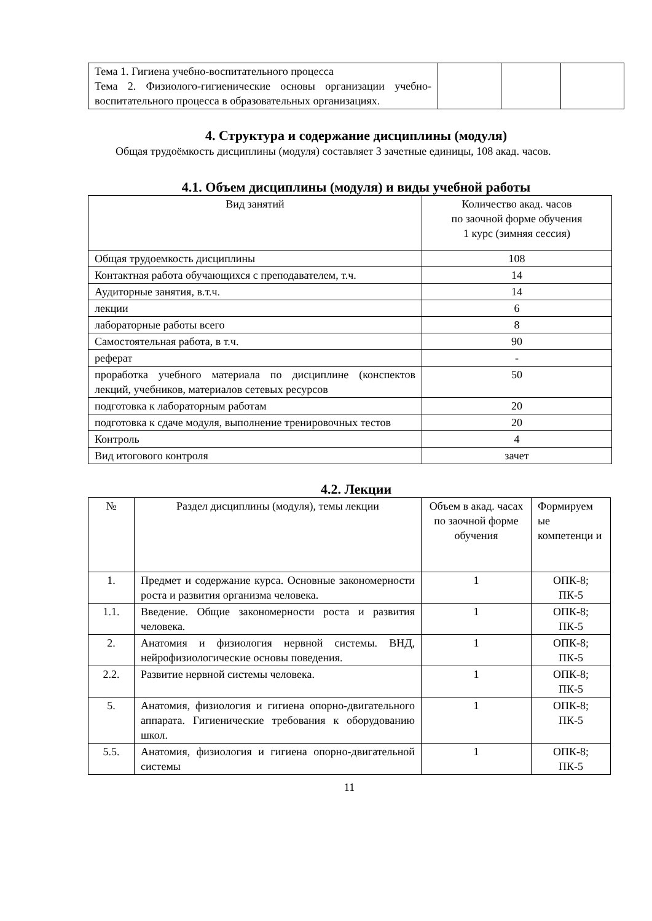| Тема 1. Гигиена учебно-воспитательного процесса Тема 2. Физиолого-гигиенические основы организации учебно-воспитательного процесса в образовательных организациях. | | | |
4. Структура и содержание дисциплины (модуля)
Общая трудоёмкость дисциплины (модуля) составляет 3 зачетные единицы, 108 акад. часов.
4.1. Объем дисциплины (модуля) и виды учебной работы
| Вид занятий | Количество акад. часов по заочной форме обучения 1 курс (зимняя сессия) |
| --- | --- |
| Общая трудоемкость дисциплины | 108 |
| Контактная работа обучающихся с преподавателем, т.ч. | 14 |
| Аудиторные занятия, в.т.ч. | 14 |
| лекции | 6 |
| лабораторные работы всего | 8 |
| Самостоятельная работа, в т.ч. | 90 |
| реферат | - |
| проработка учебного материала по дисциплине (конспектов лекций, учебников, материалов сетевых ресурсов | 50 |
| подготовка к лабораторным работам | 20 |
| подготовка к сдаче модуля, выполнение тренировочных тестов | 20 |
| Контроль | 4 |
| Вид итогового контроля | зачет |
4.2. Лекции
| № | Раздел дисциплины (модуля), темы лекции | Объем в акад. часах по заочной форме обучения | Формируем ые компетенци и |
| --- | --- | --- | --- |
| 1. | Предмет и содержание курса. Основные закономерности роста и развития организма человека. | 1 | ОПК-8; ПК-5 |
| 1.1. | Введение. Общие закономерности роста и развития человека. | 1 | ОПК-8; ПК-5 |
| 2. | Анатомия и физиология нервной системы. ВНД, нейрофизиологические основы поведения. | 1 | ОПК-8; ПК-5 |
| 2.2. | Развитие нервной системы человека. | 1 | ОПК-8; ПК-5 |
| 5. | Анатомия, физиология и гигиена опорно-двигательного аппарата. Гигиенические требования к оборудованию школ. | 1 | ОПК-8; ПК-5 |
| 5.5. | Анатомия, физиология и гигиена опорно-двигательной системы | 1 | ОПК-8; ПК-5 |
11